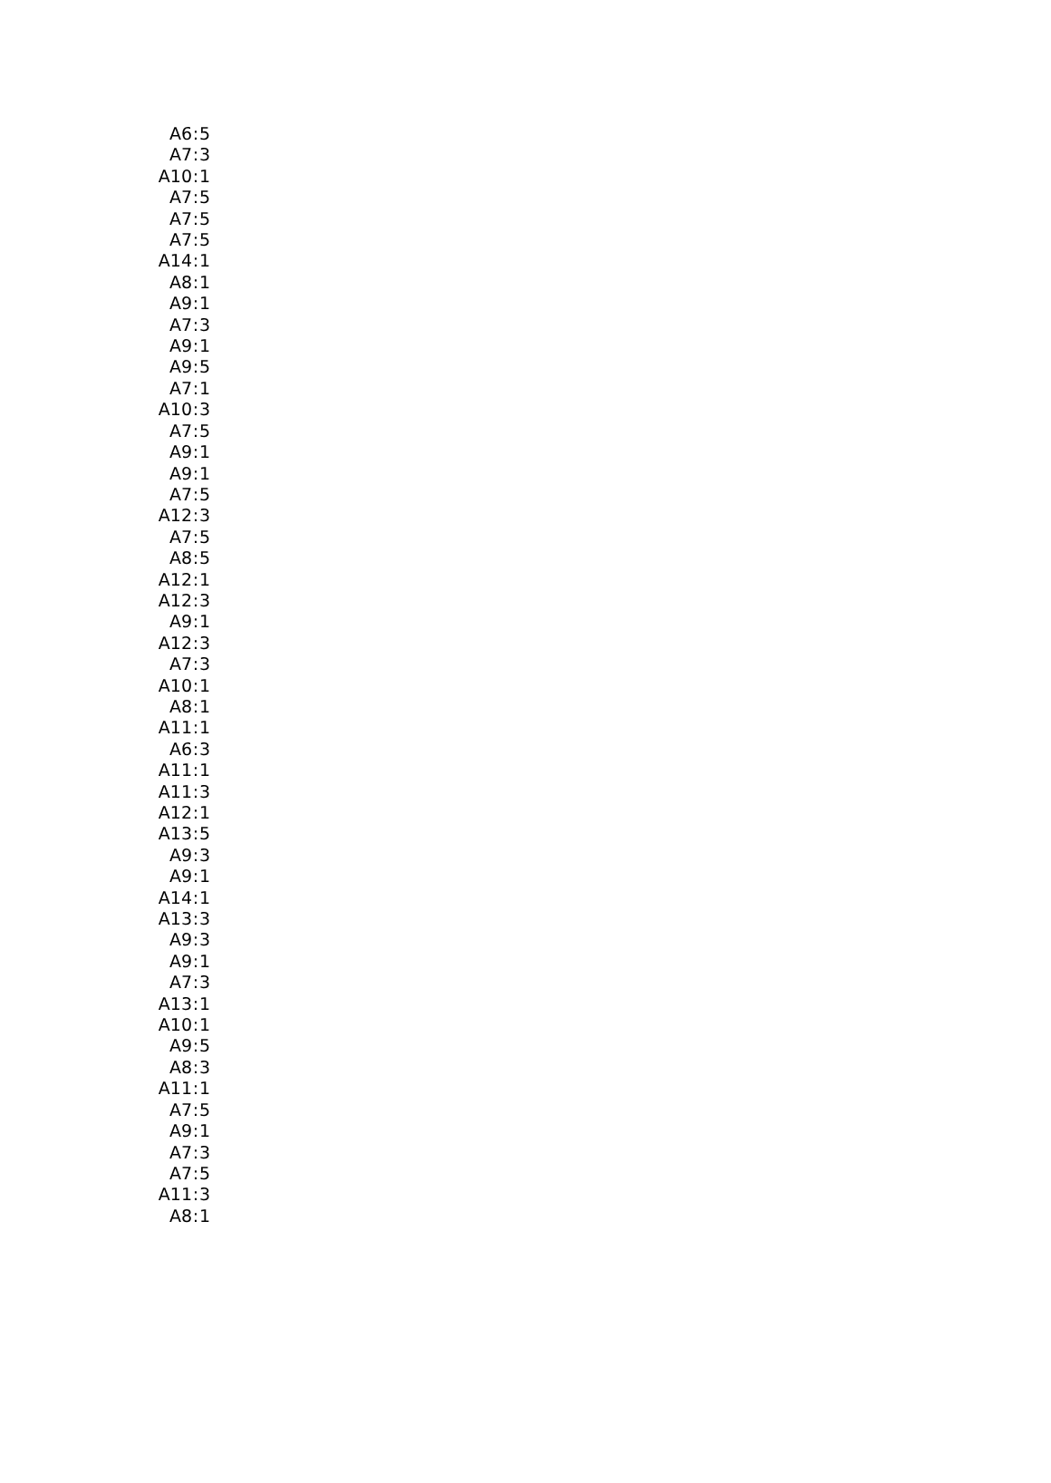| A6 | : | 5 |
| A7 | : | 3 |
| A10 | : | 1 |
| A7 | : | 5 |
| A7 | : | 5 |
| A7 | : | 5 |
| A14 | : | 1 |
| A8 | : | 1 |
| A9 | : | 1 |
| A7 | : | 3 |
| A9 | : | 1 |
| A9 | : | 5 |
| A7 | : | 1 |
| A10 | : | 3 |
| A7 | : | 5 |
| A9 | : | 1 |
| A9 | : | 1 |
| A7 | : | 5 |
| A12 | : | 3 |
| A7 | : | 5 |
| A8 | : | 5 |
| A12 | : | 1 |
| A12 | : | 3 |
| A9 | : | 1 |
| A12 | : | 3 |
| A7 | : | 3 |
| A10 | : | 1 |
| A8 | : | 1 |
| A11 | : | 1 |
| A6 | : | 3 |
| A11 | : | 1 |
| A11 | : | 3 |
| A12 | : | 1 |
| A13 | : | 5 |
| A9 | : | 3 |
| A9 | : | 1 |
| A14 | : | 1 |
| A13 | : | 3 |
| A9 | : | 3 |
| A9 | : | 1 |
| A7 | : | 3 |
| A13 | : | 1 |
| A10 | : | 1 |
| A9 | : | 5 |
| A8 | : | 3 |
| A11 | : | 1 |
| A7 | : | 5 |
| A9 | : | 1 |
| A7 | : | 3 |
| A7 | : | 5 |
| A11 | : | 3 |
| A8 | : | 1 |